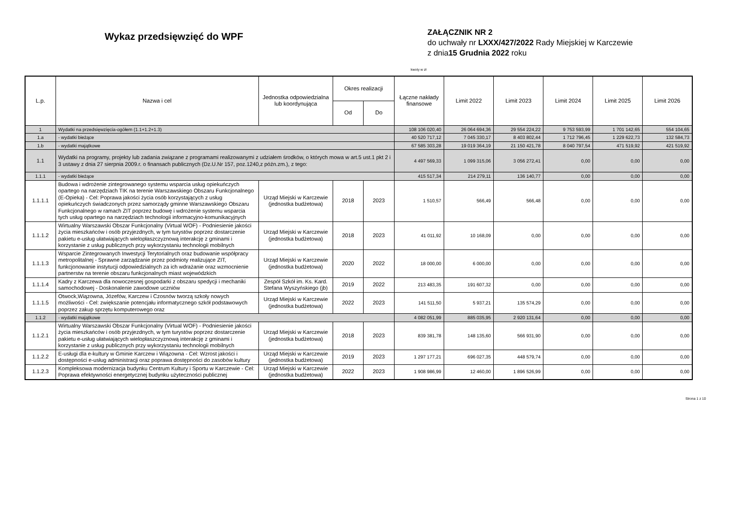Wykaz przedsięwzięć do WPF
ZAŁĄCZNIK NR 2
do uchwały nr LXXX/427/2022 Rady Miejskiej w Karczewie
z dnia15 Grudnia 2022 roku
kwoty w zł
| L.p. | Nazwa i cel | Jednostka odpowiedzialna lub koordynująca | Okres realizacji | | Łączne nakłady finansowe | Limit 2022 | Limit 2023 | Limit 2024 | Limit 2025 | Limit 2026 |
| --- | --- | --- | --- | --- | --- | --- | --- | --- | --- | --- |
| | | | Od | Do | | | | | | |
| 1 | Wydatki na przedsięwzięcia-ogółem (1.1+1.2+1.3) | | | | 108 106 020,40 | 26 064 694,36 | 29 554 224,22 | 9 753 593,99 | 1 701 142,65 | 554 104,65 |
| 1.a | - wydatki bieżące | | | | 40 520 717,12 | 7 045 330,17 | 8 403 802,44 | 1 712 796,45 | 1 229 622,73 | 132 584,73 |
| 1.b | - wydatki majątkowe | | | | 67 585 303,28 | 19 019 364,19 | 21 150 421,78 | 8 040 797,54 | 471 519,92 | 421 519,92 |
| 1.1 | Wydatki na programy, projekty lub zadania związane z programami realizowanymi z udziałem środków, o których mowa w art.5 ust.1 pkt 2 i 3 ustawy z dnia 27 sierpnia 2009.r. o finansach publicznych (Dz.U.Nr 157, poz.1240,z późn.zm.), z tego: | | | | 4 497 569,33 | 1 099 315,06 | 3 056 272,41 | 0,00 | 0,00 | 0,00 |
| 1.1.1 | - wydatki bieżące | | | | 415 517,34 | 214 279,11 | 136 140,77 | 0,00 | 0,00 | 0,00 |
| 1.1.1.1 | Budowa i wdrożenie zintegrowanego systemu wsparcia usług opiekuńczych opartego na narzędziach TIK na terenie Warszawskiego Obszaru Funkcjonalnego (E-Opieka) - Cel: Poprawa jakości życia osób korzystających z usług opiekuńczych świadczonych przez samorządy gminne Warszawskiego Obszaru Funkcjonalnego w ramach ZIT poprzez budowę i wdrożenie systemu wsparcia tych usług opartego na narzędziach technologii informacyjno-komunikacyjnych | Urząd Miejski w Karczewie (jednostka budżetowa) | 2018 | 2023 | 1 510,57 | 566,49 | 566,48 | 0,00 | 0,00 | 0,00 |
| 1.1.1.2 | Wirtualny Warszawski Obszar Funkcjonalny (Virtual WOF) - Podniesienie jakości życia mieszkańców i osób przyjezdnych, w tym turystów poprzez dostarczenie pakietu e-usług ułatwiających wielopłaszczyznową interakcję z gminami i korzystanie z usług publicznych przy wykorzystaniu technologii mobilnych | Urząd Miejski w Karczewie (jednostka budżetowa) | 2018 | 2023 | 41 011,92 | 10 168,09 | 0,00 | 0,00 | 0,00 | 0,00 |
| 1.1.1.3 | Wsparcie Zintegrowanych Inwestycji Terytorialnych oraz budowanie współpracy metropolitalnej - Sprawne zarządzanie przez podmioty realizujące ZIT, funkcjonowanie instytucji odpowiedzialnych za ich wdrażanie oraz wzmocnienie partnerstw na terenie obszaru funkcjonalnych miast wojewódzkich | Urząd Miejski w Karczewie (jednostka budżetowa) | 2020 | 2022 | 18 000,00 | 6 000,00 | 0,00 | 0,00 | 0,00 | 0,00 |
| 1.1.1.4 | Kadry z Karczewa dla nowoczesnej gospodarki z obszaru spedycji i mechaniki samochodowej - Doskonalenie zawodowe uczniów | Zespół Szkół im. Ks. Kard. Stefana Wyszyńskiego (jb) | 2019 | 2022 | 213 483,35 | 191 607,32 | 0,00 | 0,00 | 0,00 | 0,00 |
| 1.1.1.5 | Otwock,Wiązowna, Józefów, Karczew i Czosnów tworzą szkoły nowych możliwości - Cel: zwiększanie potencjału informatycznego szkół podstawowych poprzez zakup sprzętu komputerowego oraz | Urząd Miejski w Karczewie (jednostka budżetowa) | 2022 | 2023 | 141 511,50 | 5 937,21 | 135 574,29 | 0,00 | 0,00 | 0,00 |
| 1.1.2 | - wydatki majątkowe | | | | 4 082 051,99 | 885 035,95 | 2 920 131,64 | 0,00 | 0,00 | 0,00 |
| 1.1.2.1 | Wirtualny Warszawski Obszar Funkcjonalny (Virtual WOF) - Podniesienie jakości życia mieszkańców i osób przyjezdnych, w tym turystów poprzez dostarczenie pakietu e-usług ułatwiających wielopłaszczyznową interakcję z gminami i korzystanie z usług publicznych przy wykorzystaniu technologii mobilnych | Urząd Miejski w Karczewie (jednostka budżetowa) | 2018 | 2023 | 839 381,78 | 148 135,60 | 566 931,90 | 0,00 | 0,00 | 0,00 |
| 1.1.2.2 | E-usługi dla e-kultury w Gminie Karczew i Wiązowna - Cel: Wzrost jakości i dostępności e-usług administracji oraz poprawa dostępności do zasobów kultury | Urząd Miejski w Karczewie (jednostka budżetowa) | 2019 | 2023 | 1 297 177,21 | 696 027,35 | 448 579,74 | 0,00 | 0,00 | 0,00 |
| 1.1.2.3 | Kompleksowa modernizacja budynku Centrum Kultury i Sportu w Karczewie - Cel: Poprawa efektywności energetycznej budynku użyteczności publicznej | Urząd Miejski w Karczewie (jednostka budżetowa) | 2022 | 2023 | 1 908 986,99 | 12 460,00 | 1 896 526,99 | 0,00 | 0,00 | 0,00 |
Strona 1 z 10